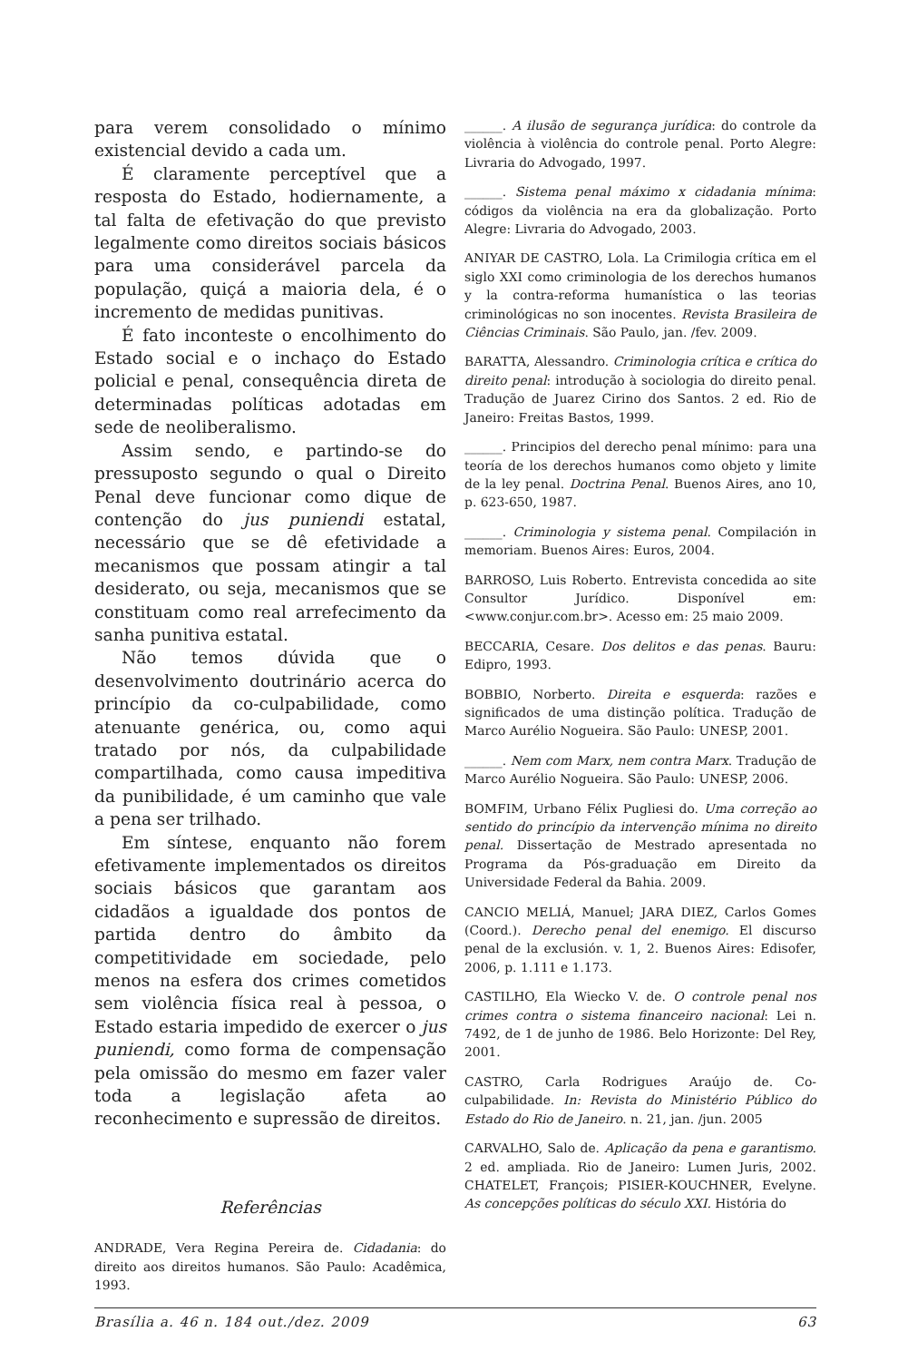para verem consolidado o mínimo existencial devido a cada um.
É claramente perceptível que a resposta do Estado, hodiernamente, a tal falta de efetivação do que previsto legalmente como direitos sociais básicos para uma considerável parcela da população, quiçá a maioria dela, é o incremento de medidas punitivas.
É fato inconteste o encolhimento do Estado social e o inchaço do Estado policial e penal, consequência direta de determinadas políticas adotadas em sede de neoliberalismo.
Assim sendo, e partindo-se do pressuposto segundo o qual o Direito Penal deve funcionar como dique de contenção do jus puniendi estatal, necessário que se dê efetividade a mecanismos que possam atingir a tal desiderato, ou seja, mecanismos que se constituam como real arrefecimento da sanha punitiva estatal.
Não temos dúvida que o desenvolvimento doutrinário acerca do princípio da co-culpabilidade, como atenuante genérica, ou, como aqui tratado por nós, da culpabilidade compartilhada, como causa impeditiva da punibilidade, é um caminho que vale a pena ser trilhado.
Em síntese, enquanto não forem efetivamente implementados os direitos sociais básicos que garantam aos cidadãos a igualdade dos pontos de partida dentro do âmbito da competitividade em sociedade, pelo menos na esfera dos crimes cometidos sem violência física real à pessoa, o Estado estaria impedido de exercer o jus puniendi, como forma de compensação pela omissão do mesmo em fazer valer toda a legislação afeta ao reconhecimento e supressão de direitos.
Referências
ANDRADE, Vera Regina Pereira de. Cidadania: do direito aos direitos humanos. São Paulo: Acadêmica, 1993.
______. A ilusão de segurança jurídica: do controle da violência à violência do controle penal. Porto Alegre: Livraria do Advogado, 1997.
______. Sistema penal máximo x cidadania mínima: códigos da violência na era da globalização. Porto Alegre: Livraria do Advogado, 2003.
ANIYAR DE CASTRO, Lola. La Crimilogia crítica em el siglo XXI como criminologia de los derechos humanos y la contra-reforma humanística o las teorias criminológicas no son inocentes. Revista Brasileira de Ciências Criminais. São Paulo, jan. /fev. 2009.
BARATTA, Alessandro. Criminologia crítica e crítica do direito penal: introdução à sociologia do direito penal. Tradução de Juarez Cirino dos Santos. 2 ed. Rio de Janeiro: Freitas Bastos, 1999.
______. Principios del derecho penal mínimo: para una teoría de los derechos humanos como objeto y limite de la ley penal. Doctrina Penal. Buenos Aires, ano 10, p. 623-650, 1987.
______. Criminologia y sistema penal. Compilación in memoriam. Buenos Aires: Euros, 2004.
BARROSO, Luis Roberto. Entrevista concedida ao site Consultor Jurídico. Disponível em: <www.conjur.com.br>. Acesso em: 25 maio 2009.
BECCARIA, Cesare. Dos delitos e das penas. Bauru: Edipro, 1993.
BOBBIO, Norberto. Direita e esquerda: razões e significados de uma distinção política. Tradução de Marco Aurélio Nogueira. São Paulo: UNESP, 2001.
______. Nem com Marx, nem contra Marx. Tradução de Marco Aurélio Nogueira. São Paulo: UNESP, 2006.
BOMFIM, Urbano Félix Pugliesi do. Uma correção ao sentido do princípio da intervenção mínima no direito penal. Dissertação de Mestrado apresentada no Programa da Pós-graduação em Direito da Universidade Federal da Bahia. 2009.
CANCIO MELIÁ, Manuel; JARA DIEZ, Carlos Gomes (Coord.). Derecho penal del enemigo. El discurso penal de la exclusión. v. 1, 2. Buenos Aires: Edisofer, 2006, p. 1.111 e 1.173.
CASTILHO, Ela Wiecko V. de. O controle penal nos crimes contra o sistema financeiro nacional: Lei n. 7492, de 1 de junho de 1986. Belo Horizonte: Del Rey, 2001.
CASTRO, Carla Rodrigues Araújo de. Co-culpabilidade. In: Revista do Ministério Público do Estado do Rio de Janeiro. n. 21, jan. /jun. 2005
CARVALHO, Salo de. Aplicação da pena e garantismo. 2 ed. ampliada. Rio de Janeiro: Lumen Juris, 2002. CHATELET, François; PISIER-KOUCHNER, Evelyne. As concepções políticas do século XXI. História do
Brasília a. 46 n. 184 out./dez. 2009 63